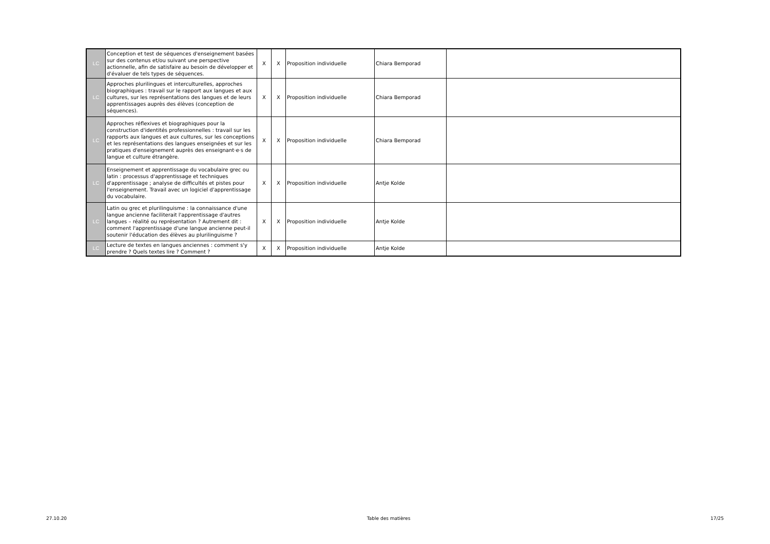| LC | Conception et test de séquences d'enseignement basées sur des contenus et/ou suivant une perspective actionnelle, afin de satisfaire au besoin de développer et d'évaluer de tels types de séquences. | X | X | Proposition individuelle | Chiara Bemporad | |
| LC | Approches plurilingues et interculturelles, approches biographiques : travail sur le rapport aux langues et aux cultures, sur les représentations des langues et de leurs apprentissages auprès des élèves (conception de séquences). | X | X | Proposition individuelle | Chiara Bemporad | |
| LC | Approches réflexives et biographiques pour la construction d'identités professionnelles : travail sur les rapports aux langues et aux cultures, sur les conceptions et les représentations des langues enseignées et sur les pratiques d'enseignement auprès des enseignant·e·s de langue et culture étrangère. | X | X | Proposition individuelle | Chiara Bemporad | |
| LC | Enseignement et apprentissage du vocabulaire grec ou latin : processus d'apprentissage et techniques d'apprentissage ; analyse de difficultés et pistes pour l'enseignement. Travail avec un logiciel d'apprentissage du vocabulaire. | X | X | Proposition individuelle | Antje Kolde | |
| LC | Latin ou grec et plurilinguisme : la connaissance d'une langue ancienne faciliterait l'apprentissage d'autres langues – réalité ou représentation ? Autrement dit : comment l'apprentissage d'une langue ancienne peut-il soutenir l'éducation des élèves au plurilinguisme ? | X | X | Proposition individuelle | Antje Kolde | |
| LC | Lecture de textes en langues anciennes : comment s'y prendre ? Quels textes lire ? Comment ? | X | X | Proposition individuelle | Antje Kolde | |
27.10.20 Table des matières 17/25